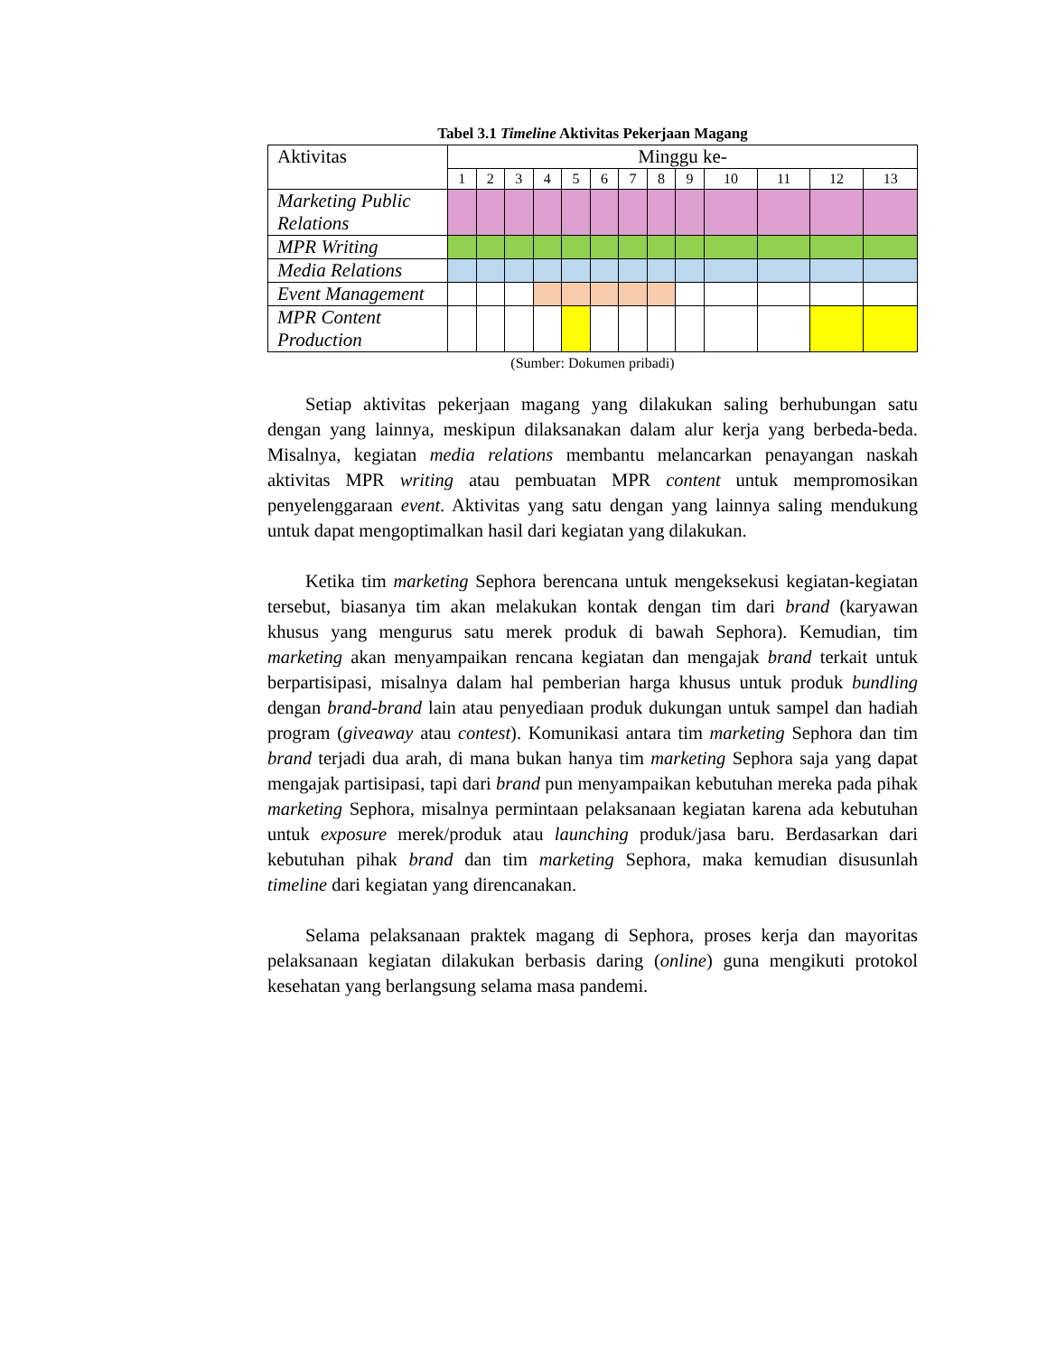Tabel 3.1 Timeline Aktivitas Pekerjaan Magang
| Aktivitas | Minggu ke- | | | | | | | | | | | | |
| --- | --- | --- | --- | --- | --- | --- | --- | --- | --- | --- | --- | --- | --- |
| | 1 | 2 | 3 | 4 | 5 | 6 | 7 | 8 | 9 | 10 | 11 | 12 | 13 |
| Marketing Public Relations | | | | | | | | | | | | | |
| MPR Writing | | | | | | | | | | | | | |
| Media Relations | | | | | | | | | | | | | |
| Event Management | | | | | | | | | | | | | |
| MPR Content Production | | | | | | | | | | | | | |
(Sumber: Dokumen pribadi)
Setiap aktivitas pekerjaan magang yang dilakukan saling berhubungan satu dengan yang lainnya, meskipun dilaksanakan dalam alur kerja yang berbeda-beda. Misalnya, kegiatan media relations membantu melancarkan penayangan naskah aktivitas MPR writing atau pembuatan MPR content untuk mempromosikan penyelenggaraan event. Aktivitas yang satu dengan yang lainnya saling mendukung untuk dapat mengoptimalkan hasil dari kegiatan yang dilakukan.
Ketika tim marketing Sephora berencana untuk mengeksekusi kegiatan-kegiatan tersebut, biasanya tim akan melakukan kontak dengan tim dari brand (karyawan khusus yang mengurus satu merek produk di bawah Sephora). Kemudian, tim marketing akan menyampaikan rencana kegiatan dan mengajak brand terkait untuk berpartisipasi, misalnya dalam hal pemberian harga khusus untuk produk bundling dengan brand-brand lain atau penyediaan produk dukungan untuk sampel dan hadiah program (giveaway atau contest). Komunikasi antara tim marketing Sephora dan tim brand terjadi dua arah, di mana bukan hanya tim marketing Sephora saja yang dapat mengajak partisipasi, tapi dari brand pun menyampaikan kebutuhan mereka pada pihak marketing Sephora, misalnya permintaan pelaksanaan kegiatan karena ada kebutuhan untuk exposure merek/produk atau launching produk/jasa baru. Berdasarkan dari kebutuhan pihak brand dan tim marketing Sephora, maka kemudian disusunlah timeline dari kegiatan yang direncanakan.
Selama pelaksanaan praktek magang di Sephora, proses kerja dan mayoritas pelaksanaan kegiatan dilakukan berbasis daring (online) guna mengikuti protokol kesehatan yang berlangsung selama masa pandemi.